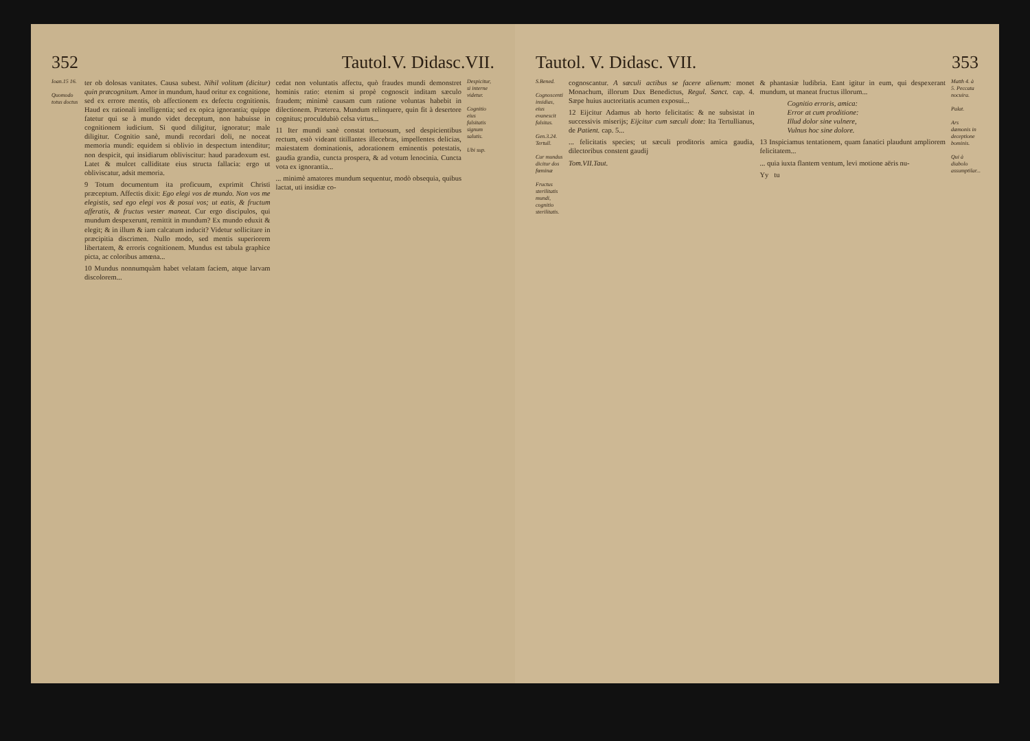352 Tautol.V. Didasc.VII.
Ioan.15 16.
Quomodo totus doctus
ter ob dolosas vanitates. Causa subest. Nihil volitum (dicitur) quin præcognitum. Amor in mundum, haud oritur ex cognitione, sed ex errore mentis, ob affectionem ex defectu cognitionis. Haud ex rationali intelligentia; sed ex opica ignorantia; quippe fatetur qui se à mundo videt deceptum, non habuisse in cognitionem iudicium. Si quod diligitur, ignoratur; male diligitur. Cognitio sanè, mundi recordari doli, ne noceat memoria mundi: equidem si oblivio in despectum intenditur; non despicit, qui insidiarum obliviscitur: haud paradoxum est. Latet & mulcet calliditate eius structa fallacia: ergo ut obliviscatur, adsit memoria.
9 Totum documentum ita proficuum, exprimit Christi præceptum. Affectis dixit: Ego elegi vos de mundo. Non vos me elegistis, sed ego elegi vos & posui vos; ut eatis, & fructum afferatis, & fructus vester maneat. Cur ergo discipulos, qui mundum despexerunt, remittit in mundum? Ex mundo eduxit & elegit; & in illum & iam calcatum inducit? Videtur sollicitare in præcipitia discrimen. Nullo modo, sed mentis superiorem libertatem, & erroris cognitionem. Mundus est tabula graphice picta, ac coloribus amœna...
10 Mundus nonnumquàm habet velatam faciem, atque larvam discolorem...
cedat non voluntatis affectu, quò fraudes mundi demonstret hominis ratio: etenim si propè cognoscit inditam sæculo fraudem; minimè causam cum ratione voluntas habebit in dilectionem. Præterea. Mundum relinquere, quin fit à desertore cognitus; proculdubiò celsa virtus...
11 Iter mundi sanè constat tortuosum, sed despicientibus rectum, estò videant titillantes illecebras, impellentes delicias, maiestatem dominationis, adorationem eminentis potestatis, gaudia grandia, cuncta prospera, & ad votum lenocinia. Cuncta vota ex ignorantia...
... minimè amatores mundum sequentur, modò obsequia, quibus lactat, uti insidiæ co-
Despicitur, si interne videtur.
Cognitio eius falsitatis signum salutis.
Ubi sup.
Tautol. V. Didasc. VII. 353
S.Bened.
Cognoscenti insidias, eius evanescit falsitas.
Gen.3.24. Tertull.
Cur mundus dicitur dos fœminæ
Fructus sterilitatis mundi, cognitio sterilitatis.
cognoscantur. A sæculi actibus se facere alienum: monet Monachum, illorum Dux Benedictus, Regul. Sanct. cap. 4. Sæpe huius auctoritatis acumen exposui...
12 Eijcitur Adamus ab horto felicitatis: & ne subsistat in successivis miserijs; Eijcitur cum sæculi dote: Ita Tertullianus, de Patient. cap. 5...
... felicitatis species; ut sæculi proditoris amica gaudia, dilectoribus constent gaudij
Tom.VII.Taut.
& phantasiæ ludibria. Eant igitur in eum, qui despexerant mundum, ut maneat fructus illorum...
Cognitio erroris, amica:
Error at cum proditione:
Illud dolor sine vulnere,
Vulnus hoc sine dolore.
13 Inspiciamus tentationem, quam fanatici plaudunt ampliorem felicitatem...
... quia iuxta flantem ventum, levi motione aëris nu-
Yy tu
Matth 4. à 5. Peccata nocuira.
Palat.
Ars dæmonis in deceptione bominis.
Qui à diabolo assumptilar...